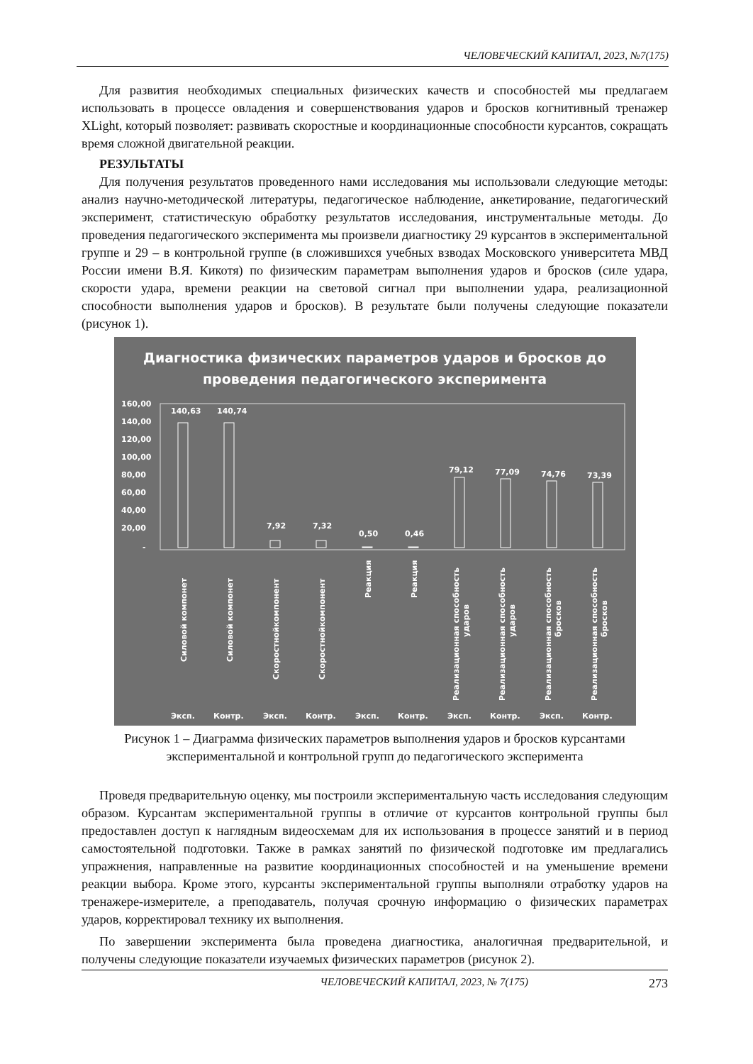ЧЕЛОВЕЧЕСКИЙ КАПИТАЛ, 2023, №7(175)
Для развития необходимых специальных физических качеств и способностей мы предлагаем использовать в процессе овладения и совершенствования ударов и бросков когнитивный тренажер XLight, который позволяет: развивать скоростные и координационные способности курсантов, сокращать время сложной двигательной реакции.
РЕЗУЛЬТАТЫ
Для получения результатов проведенного нами исследования мы использовали следующие методы: анализ научно-методической литературы, педагогическое наблюдение, анкетирование, педагогический эксперимент, статистическую обработку результатов исследования, инструментальные методы. До проведения педагогического эксперимента мы произвели диагностику 29 курсантов в экспериментальной группе и 29 – в контрольной группе (в сложившихся учебных взводах Московского университета МВД России имени В.Я. Кикотя) по физическим параметрам выполнения ударов и бросков (силе удара, скорости удара, времени реакции на световой сигнал при выполнении удара, реализационной способности выполнения ударов и бросков). В результате были получены следующие показатели (рисунок 1).
Диагностика физических параметров ударов и бросков до
проведения педагогического эксперимента
160,00
140,00
120,00
100,00
80,00
60,00
40,00
20,00
-
140,63
140,74
7,92
7,32
0,50
0,46
79,12
77,09
74,76
73,39
Силовой компонет
Силовой компонет
Скоростнойкомпонент
Скоростнойкомпонент
Реакция
Реакция
Реализационная способность
ударов
Реализационная способность
ударов
Реализационная способность
бросков
Реализационная способность
бросков
Эксп.
Контр.
Эксп.
Контр.
Эксп.
Контр.
Эксп.
Контр.
Эксп.
Контр.
Рисунок 1 – Диаграмма физических параметров выполнения ударов и бросков курсантами
экспериментальной и контрольной групп до педагогического эксперимента
Проведя предварительную оценку, мы построили экспериментальную часть исследования следующим образом. Курсантам экспериментальной группы в отличие от курсантов контрольной группы был предоставлен доступ к наглядным видеосхемам для их использования в процессе занятий и в период самостоятельной подготовки. Также в рамках занятий по физической подготовке им предлагались упражнения, направленные на развитие координационных способностей и на уменьшение времени реакции выбора. Кроме этого, курсанты экспериментальной группы выполняли отработку ударов на тренажере-измерителе, а преподаватель, получая срочную информацию о физических параметрах ударов, корректировал технику их выполнения.
По завершении эксперимента была проведена диагностика, аналогичная предварительной, и получены следующие показатели изучаемых физических параметров (рисунок 2).
ЧЕЛОВЕЧЕСКИЙ КАПИТАЛ, 2023, № 7(175) 273